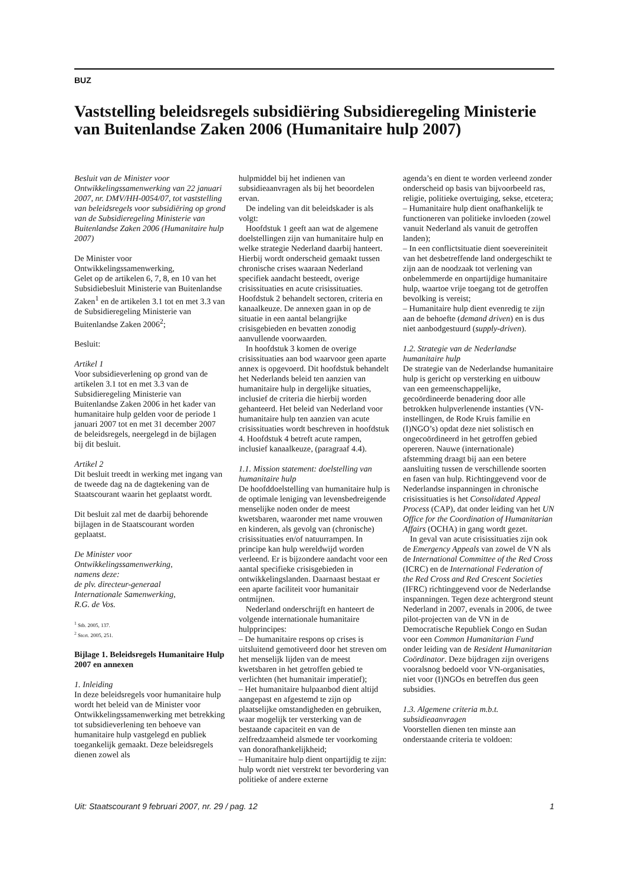BUZ
Vaststelling beleidsregels subsidiëring Subsidieregeling Ministerie van Buitenlandse Zaken 2006 (Humanitaire hulp 2007)
Besluit van de Minister voor Ontwikkelingssamenwerking van 22 januari 2007, nr. DMV/HH-0054/07, tot vaststelling van beleidsregels voor subsidiëring op grond van de Subsidieregeling Ministerie van Buitenlandse Zaken 2006 (Humanitaire hulp 2007)
De Minister voor Ontwikkelingssamenwerking,
Gelet op de artikelen 6, 7, 8, en 10 van het Subsidiebesluit Ministerie van Buitenlandse Zaken<sup>1</sup> en de artikelen 3.1 tot en met 3.3 van de Subsidieregeling Ministerie van Buitenlandse Zaken 2006<sup>2</sup>;
Besluit:
Artikel 1
Voor subsidieverlening op grond van de artikelen 3.1 tot en met 3.3 van de Subsidieregeling Ministerie van Buitenlandse Zaken 2006 in het kader van humanitaire hulp gelden voor de periode 1 januari 2007 tot en met 31 december 2007 de beleidsregels, neergelegd in de bijlagen bij dit besluit.
Artikel 2
Dit besluit treedt in werking met ingang van de tweede dag na de dagtekening van de Staatscourant waarin het geplaatst wordt.
Dit besluit zal met de daarbij behorende bijlagen in de Staatscourant worden geplaatst.
De Minister voor
Ontwikkelingssamenwerking,
namens deze:
de plv. directeur-generaal
Internationale Samenwerking,
R.G. de Vos.
<sup>1</sup> Stb. 2005, 137.
<sup>2</sup> Stcrt. 2005, 251.
Bijlage 1. Beleidsregels Humanitaire Hulp 2007 en annexen
1. Inleiding
In deze beleidsregels voor humanitaire hulp wordt het beleid van de Minister voor Ontwikkelingssamenwerking met betrekking tot subsidieverlening ten behoeve van humanitaire hulp vastgelegd en publiek toegankelijk gemaakt. Deze beleidsregels dienen zowel als
hulpmiddel bij het indienen van subsidieaanvragen als bij het beoordelen ervan.
De indeling van dit beleidskader is als volgt:
Hoofdstuk 1 geeft aan wat de algemene doelstellingen zijn van humanitaire hulp en welke strategie Nederland daarbij hanteert. Hierbij wordt onderscheid gemaakt tussen chronische crises waaraan Nederland specifiek aandacht besteedt, overige crisissituaties en acute crisissituaties. Hoofdstuk 2 behandelt sectoren, criteria en kanaalkeuze. De annexen gaan in op de situatie in een aantal belangrijke crisisgebieden en bevatten zonodig aanvullende voorwaarden.
In hoofdstuk 3 komen de overige crisissituaties aan bod waarvoor geen aparte annex is opgevoerd. Dit hoofdstuk behandelt het Nederlands beleid ten aanzien van humanitaire hulp in dergelijke situaties, inclusief de criteria die hierbij worden gehanteerd. Het beleid van Nederland voor humanitaire hulp ten aanzien van acute crisissituaties wordt beschreven in hoofdstuk 4. Hoofdstuk 4 betreft acute rampen, inclusief kanaalkeuze, (paragraaf 4.4).
1.1. Mission statement: doelstelling van humanitaire hulp
De hoofddoelstelling van humanitaire hulp is de optimale leniging van levensbedreigende menselijke noden onder de meest kwetsbaren, waaronder met name vrouwen en kinderen, als gevolg van (chronische) crisissituaties en/of natuurrampen. In principe kan hulp wereldwijd worden verleend. Er is bijzondere aandacht voor een aantal specifieke crisisgebieden in ontwikkelingslanden. Daarnaast bestaat er een aparte faciliteit voor humanitair ontmijnen.
Nederland onderschrijft en hanteert de volgende internationale humanitaire hulpprincipes:
– De humanitaire respons op crises is uitsluitend gemotiveerd door het streven om het menselijk lijden van de meest kwetsbaren in het getroffen gebied te verlichten (het humanitair imperatief);
– Het humanitaire hulpaanbod dient altijd aangepast en afgestemd te zijn op plaatselijke omstandigheden en gebruiken, waar mogelijk ter versterking van de bestaande capaciteit en van de zelfredzaamheid alsmede ter voorkoming van donorafhankelijkheid;
– Humanitaire hulp dient onpartijdig te zijn: hulp wordt niet verstrekt ter bevordering van politieke of andere externe
agenda’s en dient te worden verleend zonder onderscheid op basis van bijvoorbeeld ras, religie, politieke overtuiging, sekse, etcetera;
– Humanitaire hulp dient onafhankelijk te functioneren van politieke invloeden (zowel vanuit Nederland als vanuit de getroffen landen);
– In een conflictsituatie dient soevereiniteit van het desbetreffende land ondergeschikt te zijn aan de noodzaak tot verlening van onbelemmerde en onpartijdige humanitaire hulp, waartoe vrije toegang tot de getroffen bevolking is vereist;
– Humanitaire hulp dient evenredig te zijn aan de behoefte (demand driven) en is dus niet aanbodgestuurd (supply-driven).
1.2. Strategie van de Nederlandse humanitaire hulp
De strategie van de Nederlandse humanitaire hulp is gericht op versterking en uitbouw van een gemeenschappelijke, gecoördineerde benadering door alle betrokken hulpverlenende instanties (VN-instellingen, de Rode Kruis familie en (I)NGO’s) opdat deze niet solistisch en ongecoördineerd in het getroffen gebied opereren. Nauwe (internationale) afstemming draagt bij aan een betere aansluiting tussen de verschillende soorten en fasen van hulp. Richtinggevend voor de Nederlandse inspanningen in chronische crisissituaties is het Consolidated Appeal Process (CAP), dat onder leiding van het UN Office for the Coordination of Humanitarian Affairs (OCHA) in gang wordt gezet.
In geval van acute crisissituaties zijn ook de Emergency Appeals van zowel de VN als de International Committee of the Red Cross (ICRC) en de International Federation of the Red Cross and Red Crescent Societies (IFRC) richtinggevend voor de Nederlandse inspanningen. Tegen deze achtergrond steunt Nederland in 2007, evenals in 2006, de twee pilot-projecten van de VN in de Democratische Republiek Congo en Sudan voor een Common Humanitarian Fund onder leiding van de Resident Humanitarian Coördinator. Deze bijdragen zijn overigens vooralsnog bedoeld voor VN-organisaties, niet voor (I)NGOs en betreffen dus geen subsidies.
1.3. Algemene criteria m.b.t. subsidieaanvragen
Voorstellen dienen ten minste aan onderstaande criteria te voldoen:
Uit: Staatscourant 9 februari 2007, nr. 29 / pag. 12 1